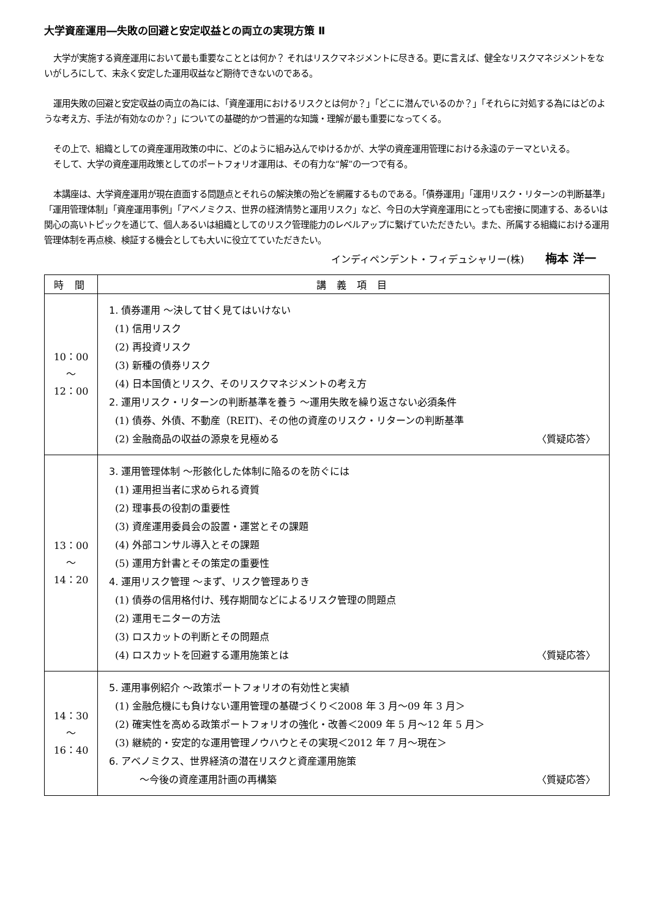大学資産運用―失敗の回避と安定収益との両立の実現方策 Ⅱ
大学が実施する資産運用において最も重要なこととは何か？ それはリスクマネジメントに尽きる。更に言えば、健全なリスクマネジメントをないがしろにして、末永く安定した運用収益など期待できないのである。
運用失敗の回避と安定収益の両立の為には、「資産運用におけるリスクとは何か？」「どこに潜んでいるのか？」「それらに対処する為にはどのような考え方、手法が有効なのか？」についての基礎的かつ普遍的な知識・理解が最も重要になってくる。
その上で、組織としての資産運用政策の中に、どのように組み込んでゆけるかが、大学の資産運用管理における永遠のテーマといえる。
そして、大学の資産運用政策としてのポートフォリオ運用は、その有力な“解”の一つで有る。
本講座は、大学資産運用が現在直面する問題点とそれらの解決策の殆どを網羅するものである。「債券運用」「運用リスク・リターンの判断基準」「運用管理体制」「資産運用事例」「アベノミクス、世界の経済情勢と運用リスク」など、今日の大学資産運用にとっても密接に関連する、あるいは関心の高いトピックを通じて、個人あるいは組織としてのリスク管理能力のレベルアップに繋げていただきたい。また、所属する組織における運用管理体制を再点検、検証する機会としても大いに役立てていただきたい。
インディペンデント・フィデュシャリー(株) 梅本 洋一
| 時 間 | 講 義 項 目 |
| --- | --- |
| 10：00 ～ 12：00 | 1. 債券運用 ～決して甘く見てはいけない (1) 信用リスク (2) 再投資リスク (3) 新種の債券リスク (4) 日本国債とリスク、そのリスクマネジメントの考え方 2. 運用リスク・リターンの判断基準を養う ～運用失敗を繰り返さない必須条件 (1) 債券、外債、不動産（REIT)、その他の資産のリスク・リターンの判断基準 (2) 金融商品の収益の源泉を見極める 〈質疑応答〉 |
| 13：00 ～ 14：20 | 3. 運用管理体制 ～形骸化した体制に陥るのを防ぐには (1) 運用担当者に求められる資質 (2) 理事長の役割の重要性 (3) 資産運用委員会の設置・運営とその課題 (4) 外部コンサル導入とその課題 (5) 運用方針書とその策定の重要性 4. 運用リスク管理 ～まず、リスク管理ありき (1) 債券の信用格付け、残存期間などによるリスク管理の問題点 (2) 運用モニターの方法 (3) ロスカットの判断とその問題点 (4) ロスカットを回避する運用施策とは 〈質疑応答〉 |
| 14：30 ～ 16：40 | 5. 運用事例紹介 ～政策ポートフォリオの有効性と実績 (1) 金融危機にも負けない運用管理の基礎づくり＜2008 年 3 月～09 年 3 月＞ (2) 確実性を高める政策ポートフォリオの強化・改善＜2009 年 5 月～12 年 5 月＞ (3) 継続的・安定的な運用管理ノウハウとその実現＜2012 年 7 月～現在＞ 6. アベノミクス、世界経済の潜在リスクと資産運用施策 ～今後の資産運用計画の再構築 〈質疑応答〉 |